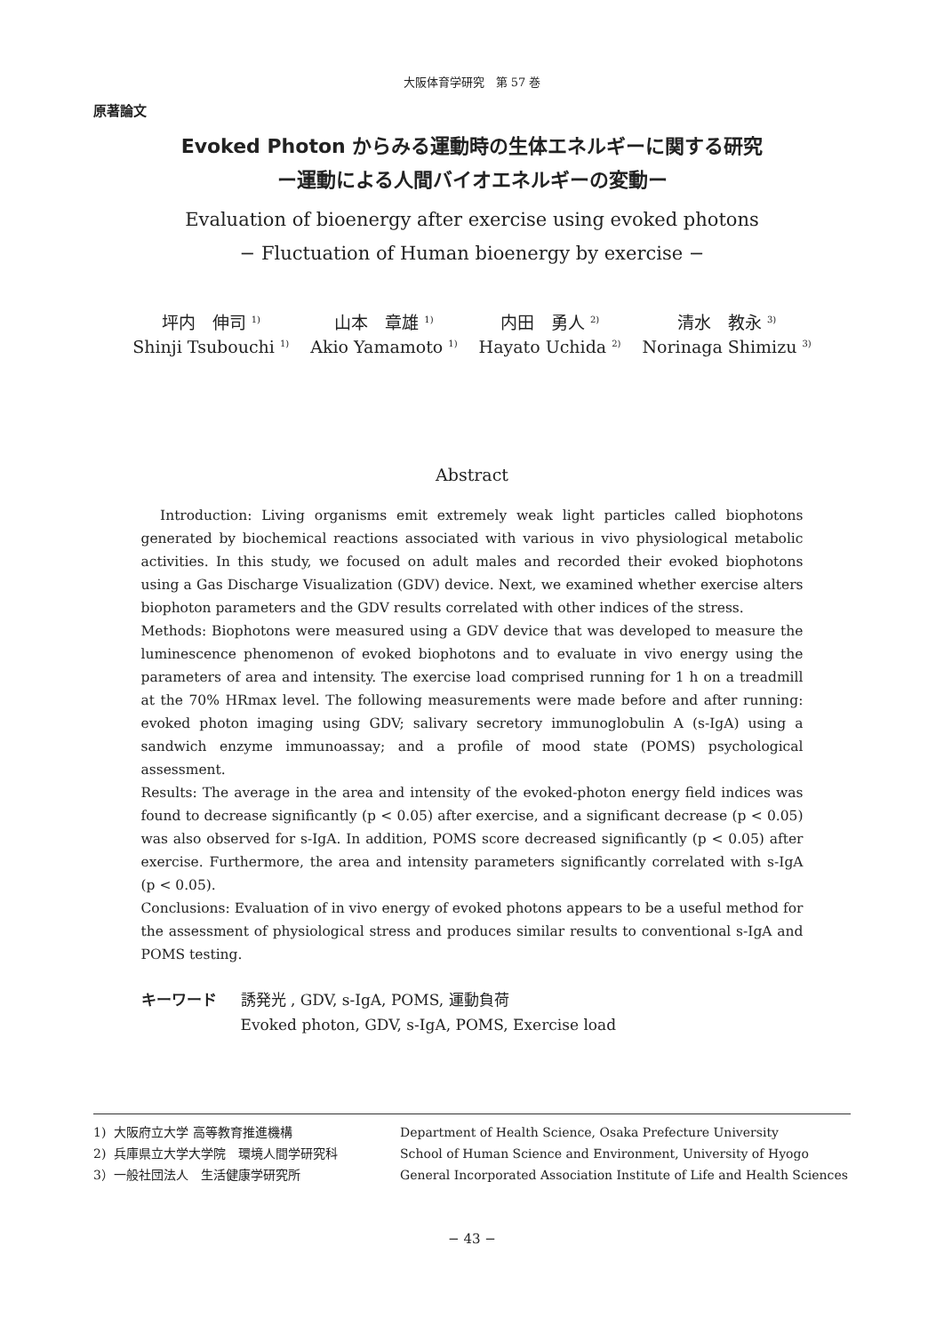大阪体育学研究　第 57 巻
原著論文
Evoked Photon からみる運動時の生体エネルギーに関する研究
ー運動による人間バイオエネルギーの変動ー
Evaluation of bioenergy after exercise using evoked photons
− Fluctuation of Human bioenergy by exercise −
| 坪内 伸司 <sup>1)</sup> | 山本 章雄 <sup>1)</sup> | 内田 勇人 <sup>2)</sup> | 清水 教永 <sup>3)</sup> |
| Shinji Tsubouchi <sup>1)</sup> | Akio Yamamoto <sup>1)</sup> | Hayato Uchida <sup>2)</sup> | Norinaga Shimizu <sup>3)</sup> |
Abstract
Introduction: Living organisms emit extremely weak light particles called biophotons generated by biochemical reactions associated with various in vivo physiological metabolic activities. In this study, we focused on adult males and recorded their evoked biophotons using a Gas Discharge Visualization (GDV) device. Next, we examined whether exercise alters biophoton parameters and the GDV results correlated with other indices of the stress.
Methods: Biophotons were measured using a GDV device that was developed to measure the luminescence phenomenon of evoked biophotons and to evaluate in vivo energy using the parameters of area and intensity. The exercise load comprised running for 1 h on a treadmill at the 70% HRmax level. The following measurements were made before and after running: evoked photon imaging using GDV; salivary secretory immunoglobulin A (s-IgA) using a sandwich enzyme immunoassay; and a profile of mood state (POMS) psychological assessment.
Results: The average in the area and intensity of the evoked-photon energy field indices was found to decrease significantly (p < 0.05) after exercise, and a significant decrease (p < 0.05) was also observed for s-IgA. In addition, POMS score decreased significantly (p < 0.05) after exercise. Furthermore, the area and intensity parameters significantly correlated with s-IgA (p < 0.05).
Conclusions: Evaluation of in vivo energy of evoked photons appears to be a useful method for the assessment of physiological stress and produces similar results to conventional s-IgA and POMS testing.
キーワード 誘発光 , GDV, s-IgA, POMS, 運動負荷
Evoked photon, GDV, s-IgA, POMS, Exercise load
1) 大阪府立大学 高等教育推進機構 Department of Health Science, Osaka Prefecture University
2) 兵庫県立大学大学院　環境人間学研究科 School of Human Science and Environment, University of Hyogo
3）一般社団法人　生活健康学研究所 General Incorporated Association Institute of Life and Health Sciences
− 43 −